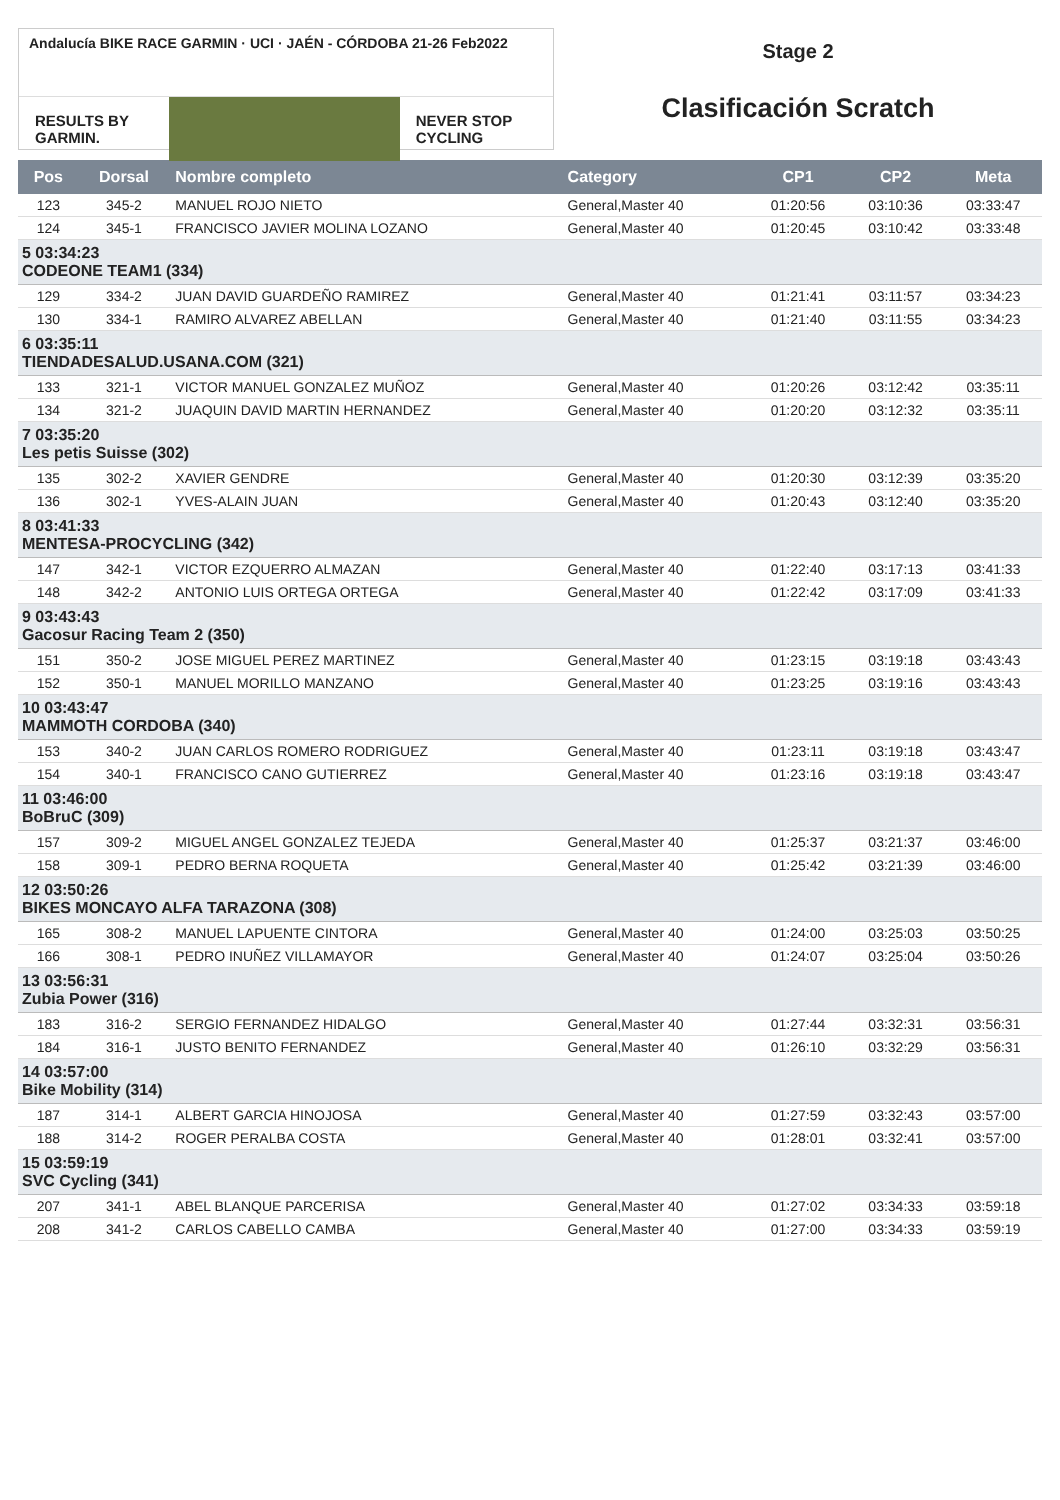Andalucía BIKE RACE GARMIN · UCI · JAÉN - CÓRDOBA 21-26 Feb2022
RESULTS BY GARMIN. NEVER STOP CYCLING
Stage 2
Clasificación Scratch
| Pos | Dorsal | Nombre completo | Category | CP1 | CP2 | Meta |
| --- | --- | --- | --- | --- | --- | --- |
| 123 | 345-2 | MANUEL ROJO NIETO | General,Master 40 | 01:20:56 | 03:10:36 | 03:33:47 |
| 124 | 345-1 | FRANCISCO JAVIER MOLINA LOZANO | General,Master 40 | 01:20:45 | 03:10:42 | 03:33:48 |
| 5 03:34:23 CODEONE TEAM1 (334) | | | | | | |
| 129 | 334-2 | JUAN DAVID GUARDEÑO RAMIREZ | General,Master 40 | 01:21:41 | 03:11:57 | 03:34:23 |
| 130 | 334-1 | RAMIRO ALVAREZ ABELLAN | General,Master 40 | 01:21:40 | 03:11:55 | 03:34:23 |
| 6 03:35:11 TIENDADESALUD.USANA.COM (321) | | | | | | |
| 133 | 321-1 | VICTOR MANUEL GONZALEZ MUÑOZ | General,Master 40 | 01:20:26 | 03:12:42 | 03:35:11 |
| 134 | 321-2 | JUAQUIN DAVID MARTIN HERNANDEZ | General,Master 40 | 01:20:20 | 03:12:32 | 03:35:11 |
| 7 03:35:20 Les petis Suisse (302) | | | | | | |
| 135 | 302-2 | XAVIER GENDRE | General,Master 40 | 01:20:30 | 03:12:39 | 03:35:20 |
| 136 | 302-1 | YVES-ALAIN JUAN | General,Master 40 | 01:20:43 | 03:12:40 | 03:35:20 |
| 8 03:41:33 MENTESA-PROCYCLING (342) | | | | | | |
| 147 | 342-1 | VICTOR EZQUERRO ALMAZAN | General,Master 40 | 01:22:40 | 03:17:13 | 03:41:33 |
| 148 | 342-2 | ANTONIO LUIS ORTEGA ORTEGA | General,Master 40 | 01:22:42 | 03:17:09 | 03:41:33 |
| 9 03:43:43 Gacosur Racing Team 2 (350) | | | | | | |
| 151 | 350-2 | JOSE MIGUEL PEREZ MARTINEZ | General,Master 40 | 01:23:15 | 03:19:18 | 03:43:43 |
| 152 | 350-1 | MANUEL MORILLO MANZANO | General,Master 40 | 01:23:25 | 03:19:16 | 03:43:43 |
| 10 03:43:47 MAMMOTH CORDOBA (340) | | | | | | |
| 153 | 340-2 | JUAN CARLOS ROMERO RODRIGUEZ | General,Master 40 | 01:23:11 | 03:19:18 | 03:43:47 |
| 154 | 340-1 | FRANCISCO CANO GUTIERREZ | General,Master 40 | 01:23:16 | 03:19:18 | 03:43:47 |
| 11 03:46:00 BoBruC (309) | | | | | | |
| 157 | 309-2 | MIGUEL ANGEL GONZALEZ TEJEDA | General,Master 40 | 01:25:37 | 03:21:37 | 03:46:00 |
| 158 | 309-1 | PEDRO BERNA ROQUETA | General,Master 40 | 01:25:42 | 03:21:39 | 03:46:00 |
| 12 03:50:26 BIKES MONCAYO ALFA TARAZONA (308) | | | | | | |
| 165 | 308-2 | MANUEL LAPUENTE CINTORA | General,Master 40 | 01:24:00 | 03:25:03 | 03:50:25 |
| 166 | 308-1 | PEDRO INUÑEZ VILLAMAYOR | General,Master 40 | 01:24:07 | 03:25:04 | 03:50:26 |
| 13 03:56:31 Zubia Power (316) | | | | | | |
| 183 | 316-2 | SERGIO FERNANDEZ HIDALGO | General,Master 40 | 01:27:44 | 03:32:31 | 03:56:31 |
| 184 | 316-1 | JUSTO BENITO FERNANDEZ | General,Master 40 | 01:26:10 | 03:32:29 | 03:56:31 |
| 14 03:57:00 Bike Mobility (314) | | | | | | |
| 187 | 314-1 | ALBERT GARCIA HINOJOSA | General,Master 40 | 01:27:59 | 03:32:43 | 03:57:00 |
| 188 | 314-2 | ROGER PERALBA COSTA | General,Master 40 | 01:28:01 | 03:32:41 | 03:57:00 |
| 15 03:59:19 SVC Cycling (341) | | | | | | |
| 207 | 341-1 | ABEL BLANQUE PARCERISA | General,Master 40 | 01:27:02 | 03:34:33 | 03:59:18 |
| 208 | 341-2 | CARLOS CABELLO CAMBA | General,Master 40 | 01:27:00 | 03:34:33 | 03:59:19 |